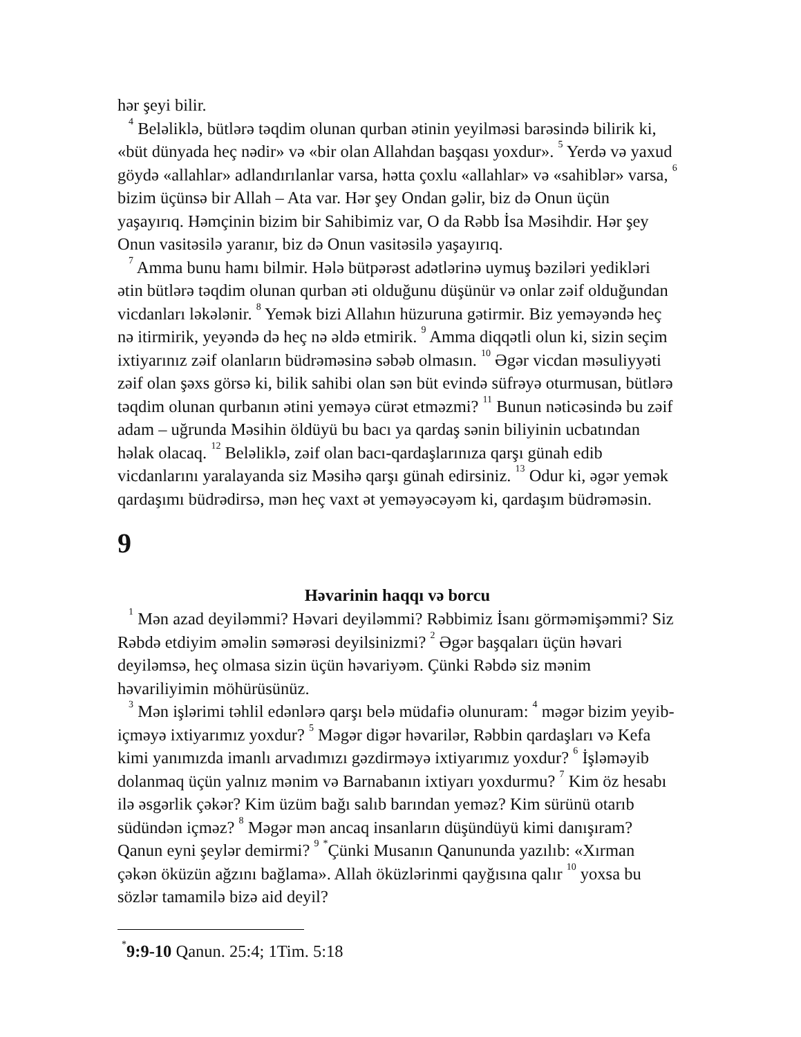hər şeyi bilir.
<sup>4</sup> Beləliklə, bütlərə təqdim olunan qurban ətinin yeyilməsi barəsində bilirik ki, «büt dünyada heç nədir» və «bir olan Allahdan başqası yoxdur». <sup>5</sup> Yerdə və yaxud göydə «allahlar» adlandırılanlar varsa, hətta çoxlu «allahlar» və «sahiblər» varsa, <sup>6</sup> bizim üçünsə bir Allah – Ata var. Hər şey Ondan gəlir, biz də Onun üçün yaşayırıq. Həmçinin bizim bir Sahibimiz var, O da Rəbb İsa Məsihdir. Hər şey Onun vasitəsilə yaranır, biz də Onun vasitəsilə yaşayırıq.
<sup>7</sup> Amma bunu hamı bilmir. Hələ bütpərəst adətlərinə uymuş bəziləri yedikləri ətin bütlərə təqdim olunan qurban əti olduğunu düşünür və onlar zəif olduğundan vicdanları ləkələnir. <sup>8</sup> Yemək bizi Allahın hüzuruna gətirmir. Biz yeməyəndə heç nə itirmirik, yeyəndə də heç nə əldə etmirik. <sup>9</sup> Amma diqqətli olun ki, sizin seçim ixtiyarınız zəif olanların büdrəməsinə səbəb olmasın. <sup>10</sup> Əgər vicdan məsuliyyəti zəif olan şəxs görsə ki, bilik sahibi olan sən büt evində süfrəyə oturmusan, bütlərə təqdim olunan qurbanın ətini yeməyə cürət etməzmi? <sup>11</sup> Bunun nəticəsində bu zəif adam – uğrunda Məsihin öldüyü bu bacı ya qardaş sənin biliyinin ucbatından həlak olacaq. <sup>12</sup> Beləliklə, zəif olan bacı-qardaşlarınıza qarşı günah edib vicdanlarını yaralayanda siz Məsihə qarşı günah edirsiniz. <sup>13</sup> Odur ki, əgər yemək qardaşımı büdrədirsə, mən heç vaxt ət yeməyəcəyəm ki, qardaşım büdrəməsin.
9
Həvarinin haqqı və borcu
<sup>1</sup> Mən azad deyiləmmi? Həvari deyiləmmi? Rəbbimiz İsanı görməmişəmmi? Siz Rəbdə etdiyim əməlin səmərəsi deyilsinizmi? <sup>2</sup> Əgər başqaları üçün həvari deyiləmsə, heç olmasa sizin üçün həvariyəm. Çünki Rəbdə siz mənim həvariliyimin möhürüsünüz.
<sup>3</sup> Mən işlərimi təhlil edənlərə qarşı belə müdafiə olunuram: <sup>4</sup> məgər bizim yeyib-içməyə ixtiyarımız yoxdur? <sup>5</sup> Məgər digər həvarilər, Rəbbin qardaşları və Kefa kimi yanımızda imanlı arvadımızı gəzdirməyə ixtiyarımız yoxdur? <sup>6</sup> İşləməyib dolanmaq üçün yalnız mənim və Barnabanın ixtiyarı yoxdurmu? <sup>7</sup> Kim öz hesabı ilə əsgərlik çəkər? Kim üzüm bağı salıb barından yeməz? Kim sürünü otarıb südündən içməz? <sup>8</sup> Məgər mən ancaq insanların düşündüyü kimi danışıram? Qanun eyni şeylər demirmi? <sup>9</sup> <sup>*</sup>Çünki Musanın Qanununda yazılıb: «Xırman çəkən öküzün ağzını bağlama». Allah öküzlərinmi qayğısına qalır <sup>10</sup> yoxsa bu sözlər tamamilə bizə aid deyil?
<sup>*</sup> 9:9-10 Qanun. 25:4; 1Tim. 5:18